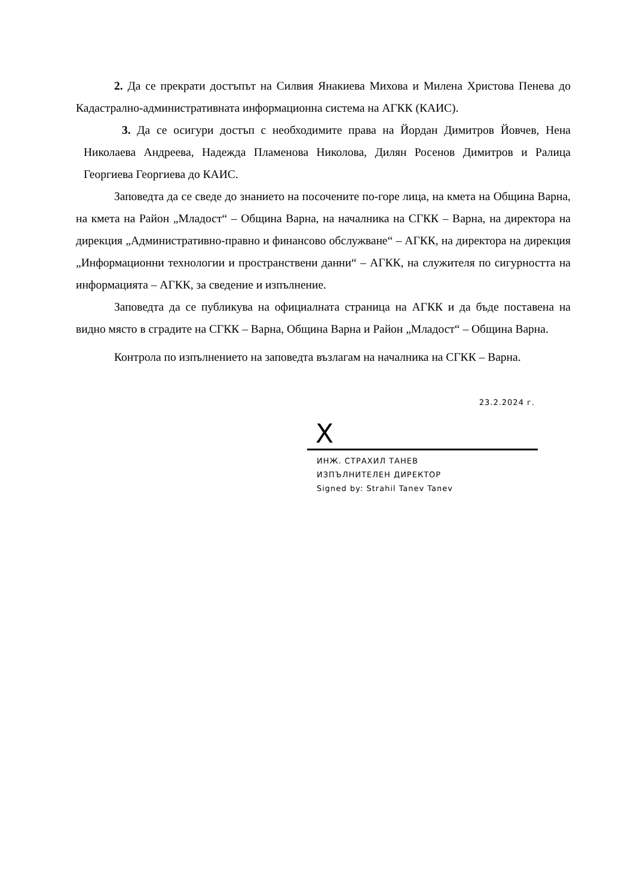2. Да се прекрати достъпът на Силвия Янакиева Михова и Милена Христова Пенева до Кадастрално-административната информационна система на АГКК (КАИС).
3. Да се осигури достъп с необходимите права на Йордан Димитров Йовчев, Нена Николаева Андреева, Надежда Пламенова Николова, Дилян Росенов Димитров и Ралица Георгиева Георгиева до КАИС.
Заповедта да се сведе до знанието на посочените по-горе лица, на кмета на Община Варна, на кмета на Район „Младост“ – Община Варна, на началника на СГКК – Варна, на директора на дирекция „Административно-правно и финансово обслужване“ – АГКК, на директора на дирекция „Информационни технологии и пространствени данни“ – АГКК, на служителя по сигурността на информацията – АГКК, за сведение и изпълнение.
Заповедта да се публикува на официалната страница на АГКК и да бъде поставена на видно място в сградите на СГКК – Варна, Община Варна и Район „Младост“ – Община Варна.
Контрола по изпълнението на заповедта възлагам на началника на СГКК – Варна.
23.2.2024 г.
X
ИНЖ. СТРАХИЛ ТАНЕВ
ИЗПЪЛНИТЕЛЕН ДИРЕКТОР
Signed by: Strahil Tanev Tanev